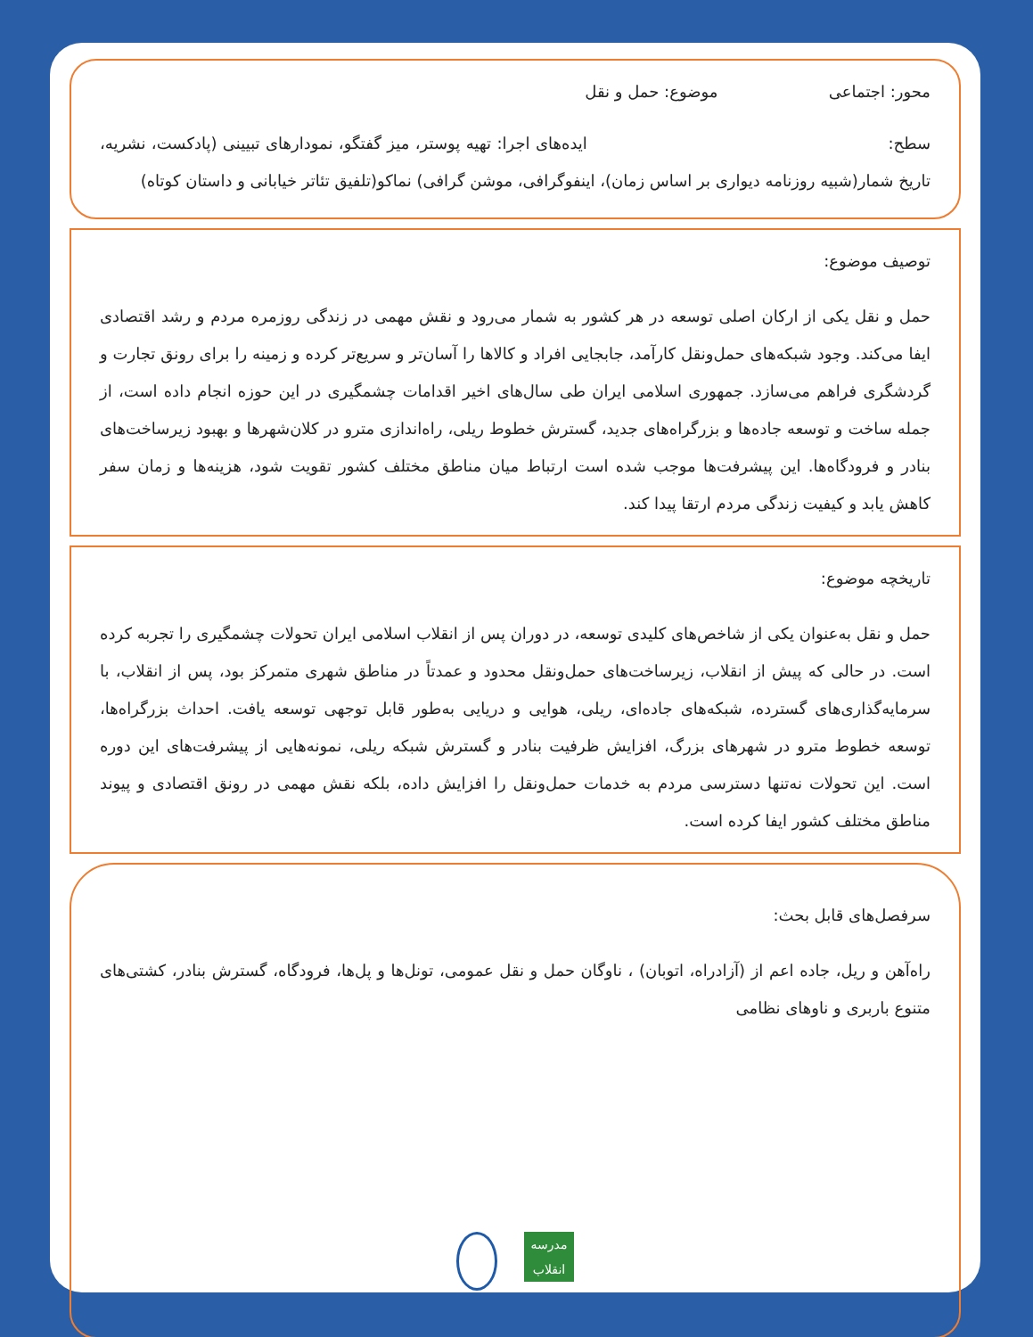محور: اجتماعی موضوع: حمل و نقل
سطح: ایده‌های اجرا: تهیه پوستر، میز گفتگو، نمودارهای تبیینی (پادکست، نشریه، تاریخ شمار(شبیه روزنامه دیواری بر اساس زمان)، اینفوگرافی، موشن گرافی) نماکو(تلفیق تئاتر خیابانی و داستان کوتاه)
توصیف موضوع:
حمل و نقل یکی از ارکان اصلی توسعه در هر کشور به شمار می‌رود و نقش مهمی در زندگی روزمره مردم و رشد اقتصادی ایفا می‌کند. وجود شبکه‌های حمل‌ونقل کارآمد، جابجایی افراد و کالاها را آسان‌تر و سریع‌تر کرده و زمینه را برای رونق تجارت و گردشگری فراهم می‌سازد. جمهوری اسلامی ایران طی سال‌های اخیر اقدامات چشمگیری در این حوزه انجام داده است، از جمله ساخت و توسعه جاده‌ها و بزرگراه‌های جدید، گسترش خطوط ریلی، راه‌اندازی مترو در کلان‌شهرها و بهبود زیرساخت‌های بنادر و فرودگاه‌ها. این پیشرفت‌ها موجب شده است ارتباط میان مناطق مختلف کشور تقویت شود، هزینه‌ها و زمان سفر کاهش یابد و کیفیت زندگی مردم ارتقا پیدا کند.
تاریخچه موضوع:
حمل و نقل به‌عنوان یکی از شاخص‌های کلیدی توسعه، در دوران پس از انقلاب اسلامی ایران تحولات چشمگیری را تجربه کرده است. در حالی که پیش از انقلاب، زیرساخت‌های حمل‌ونقل محدود و عمدتاً در مناطق شهری متمرکز بود، پس از انقلاب، با سرمایه‌گذاری‌های گسترده، شبکه‌های جاده‌ای، ریلی، هوایی و دریایی به‌طور قابل توجهی توسعه یافت. احداث بزرگراه‌ها، توسعه خطوط مترو در شهرهای بزرگ، افزایش ظرفیت بنادر و گسترش شبکه ریلی، نمونه‌هایی از پیشرفت‌های این دوره است. این تحولات نه‌تنها دسترسی مردم به خدمات حمل‌ونقل را افزایش داده، بلکه نقش مهمی در رونق اقتصادی و پیوند مناطق مختلف کشور ایفا کرده است.
سرفصل‌های قابل بحث:
راه‌آهن و ریل، جاده اعم از (آزادراه، اتوبان) ، ناوگان حمل و نقل عمومی، تونل‌ها و پل‌ها، فرودگاه، گسترش بنادر، کشتی‌های متنوع باربری و ناوهای نظامی
مدرسه انقلاب